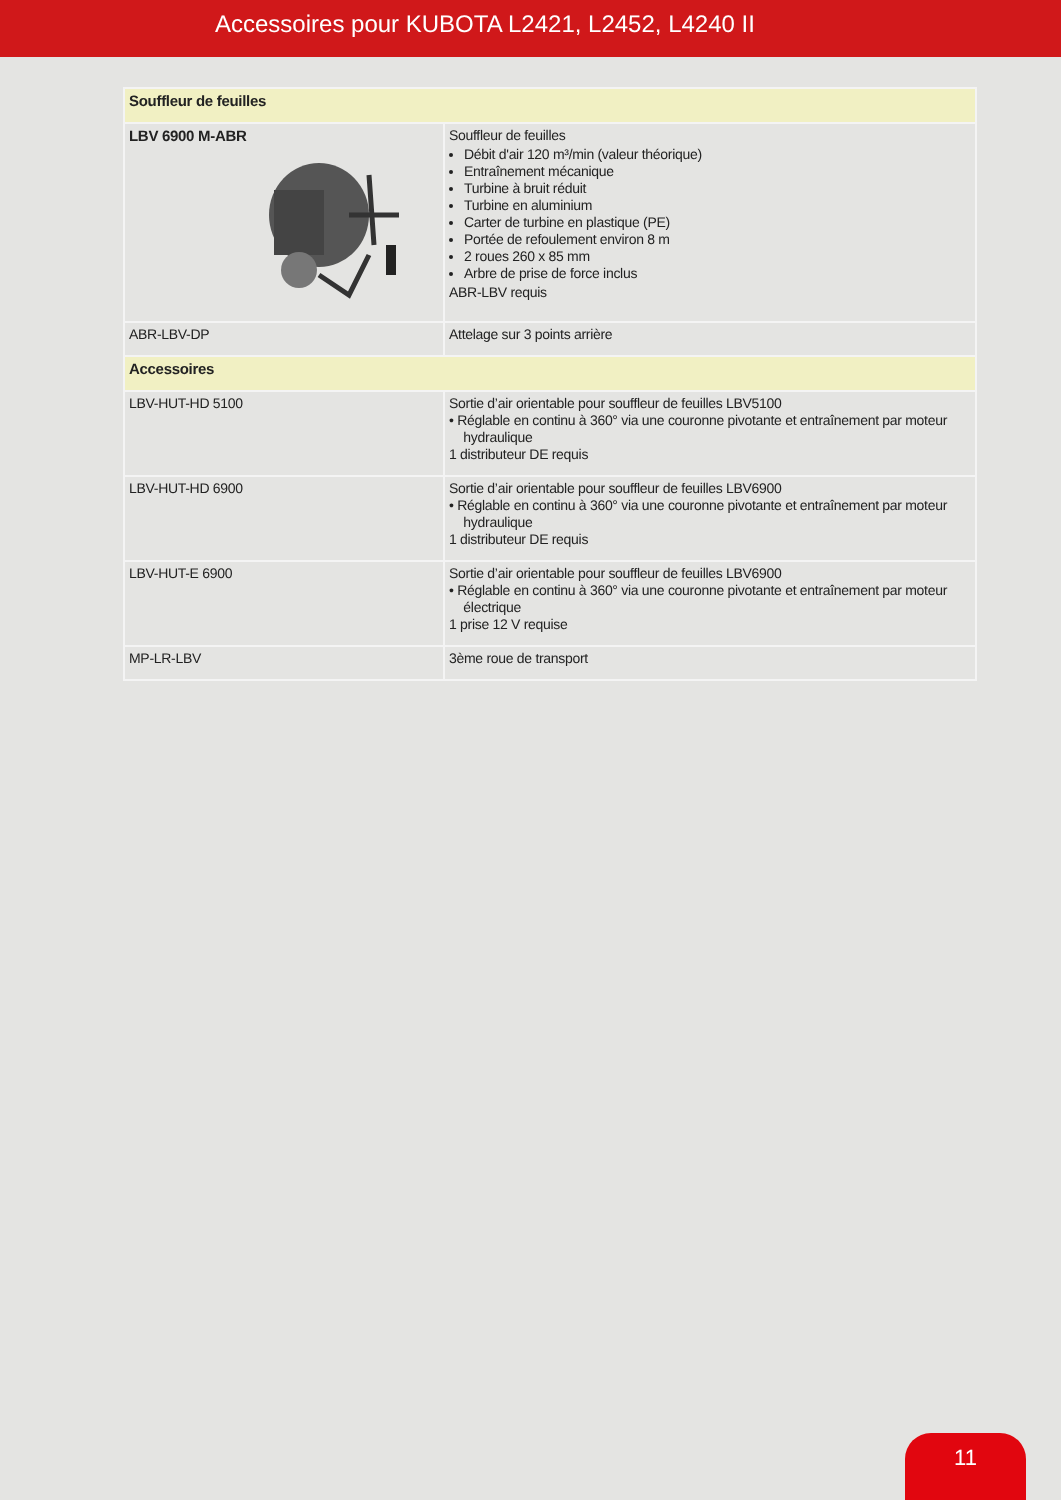Accessoires pour KUBOTA L2421, L2452, L4240 II
| Souffleur de feuilles | |
| LBV 6900 M-ABR | Souffleur de feuilles Débit d'air 120 m³/min (valeur théorique) Entraînement mécanique Turbine à bruit réduit Turbine en aluminium Carter de turbine en plastique (PE) Portée de refoulement environ 8 m 2 roues 260 x 85 mm Arbre de prise de force inclus ABR-LBV requis |
| ABR-LBV-DP | Attelage sur 3 points arrière |
| Accessoires | |
| LBV-HUT-HD 5100 | Sortie d’air orientable pour souffleur de feuilles LBV5100 • Réglable en continu à 360° via une couronne pivotante et entraînement par moteur hydraulique 1 distributeur DE requis |
| LBV-HUT-HD 6900 | Sortie d’air orientable pour souffleur de feuilles LBV6900 • Réglable en continu à 360° via une couronne pivotante et entraînement par moteur hydraulique 1 distributeur DE requis |
| LBV-HUT-E 6900 | Sortie d’air orientable pour souffleur de feuilles LBV6900 • Réglable en continu à 360° via une couronne pivotante et entraînement par moteur électrique 1 prise 12 V requise |
| MP-LR-LBV | 3ème roue de transport |
11